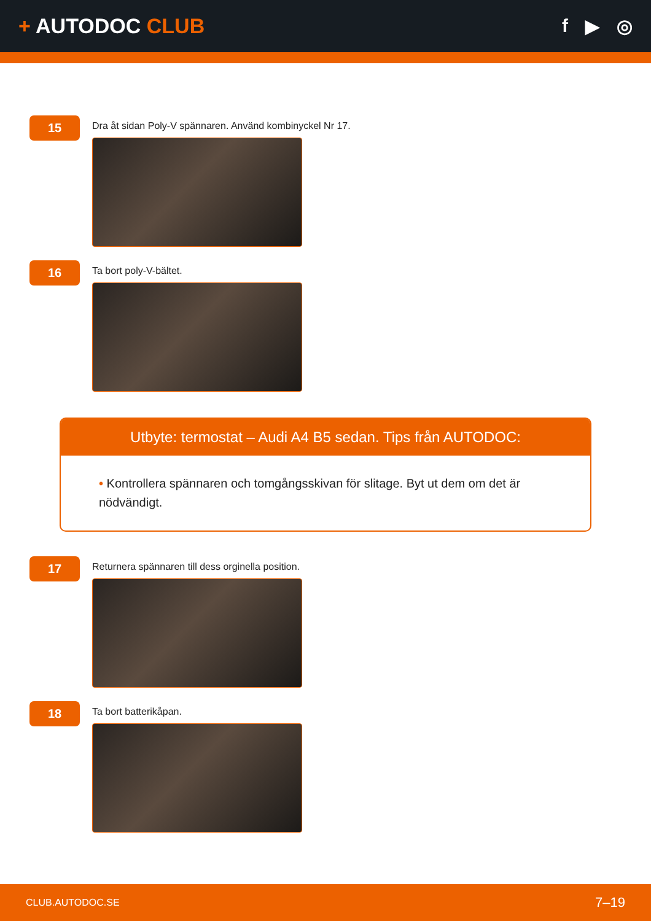+ AUTODOC CLUB f ▶ ◎
15
Dra åt sidan Poly-V spännaren. Använd kombinyckel Nr 17.
16
Ta bort poly-V-bältet.
Utbyte: termostat – Audi A4 B5 sedan. Tips från AUTODOC:
• Kontrollera spännaren och tomgångsskivan för slitage. Byt ut dem om det är nödvändigt.
17
Returnera spännaren till dess orginella position.
18
Ta bort batterikåpan.
CLUB.AUTODOC.SE 7–19